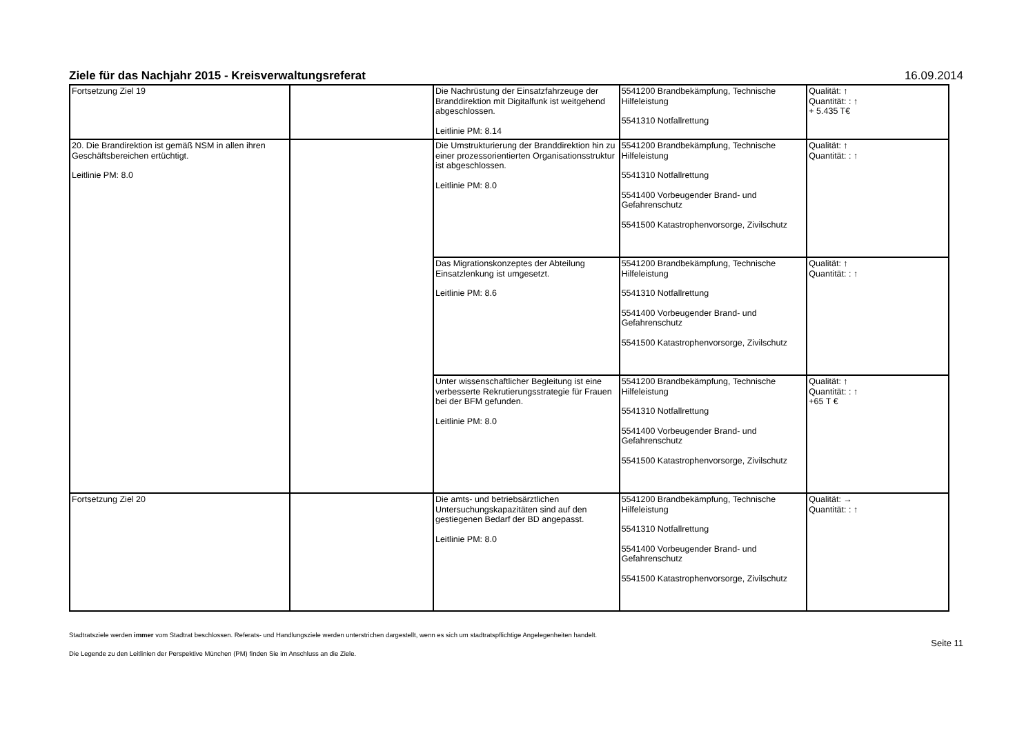Ziele für das Nachjahr 2015 - Kreisverwaltungsreferat 16.09.2014
| Fortsetzung Ziel 19 | | Die Nachrüstung der Einsatzfahrzeuge der Branddirektion mit Digitalfunk ist weitgehend abgeschlossen. Leitlinie PM: 8.14 | 5541200 Brandbekämpfung, Technische Hilfeleistung 5541310 Notfallrettung | Qualität: ↑ Quantität: : ↑ + 5.435 T€ |
| 20. Die Brandirektion ist gemäß NSM in allen ihren Geschäftsbereichen ertüchtigt. Leitlinie PM: 8.0 | | Die Umstrukturierung der Branddirektion hin zu einer prozessorientierten Organisationsstruktur ist abgeschlossen. Leitlinie PM: 8.0 | 5541200 Brandbekämpfung, Technische Hilfeleistung 5541310 Notfallrettung 5541400 Vorbeugender Brand- und Gefahrenschutz 5541500 Katastrophenvorsorge, Zivilschutz | Qualität: ↑ Quantität: : ↑ |
| | | Das Migrationskonzeptes der Abteilung Einsatzlenkung ist umgesetzt. Leitlinie PM: 8.6 | 5541200 Brandbekämpfung, Technische Hilfeleistung 5541310 Notfallrettung 5541400 Vorbeugender Brand- und Gefahrenschutz 5541500 Katastrophenvorsorge, Zivilschutz | Qualität: ↑ Quantität: : ↑ |
| | | Unter wissenschaftlicher Begleitung ist eine verbesserte Rekrutierungsstrategie für Frauen bei der BFM gefunden. Leitlinie PM: 8.0 | 5541200 Brandbekämpfung, Technische Hilfeleistung 5541310 Notfallrettung 5541400 Vorbeugender Brand- und Gefahrenschutz 5541500 Katastrophenvorsorge, Zivilschutz | Qualität: ↑ Quantität: : ↑ +65 T € |
| Fortsetzung Ziel 20 | | Die amts- und betriebsärztlichen Untersuchungskapazitäten sind auf den gestiegenen Bedarf der BD angepasst. Leitlinie PM: 8.0 | 5541200 Brandbekämpfung, Technische Hilfeleistung 5541310 Notfallrettung 5541400 Vorbeugender Brand- und Gefahrenschutz 5541500 Katastrophenvorsorge, Zivilschutz | Qualität: → Quantität: : ↑ |
Stadtratsziele werden immer vom Stadtrat beschlossen. Referats- und Handlungsziele werden unterstrichen dargestellt, wenn es sich um stadtratspflichtige Angelegenheiten handelt.
Die Legende zu den Leitlinien der Perspektive München (PM) finden Sie im Anschluss an die Ziele.
Seite 11